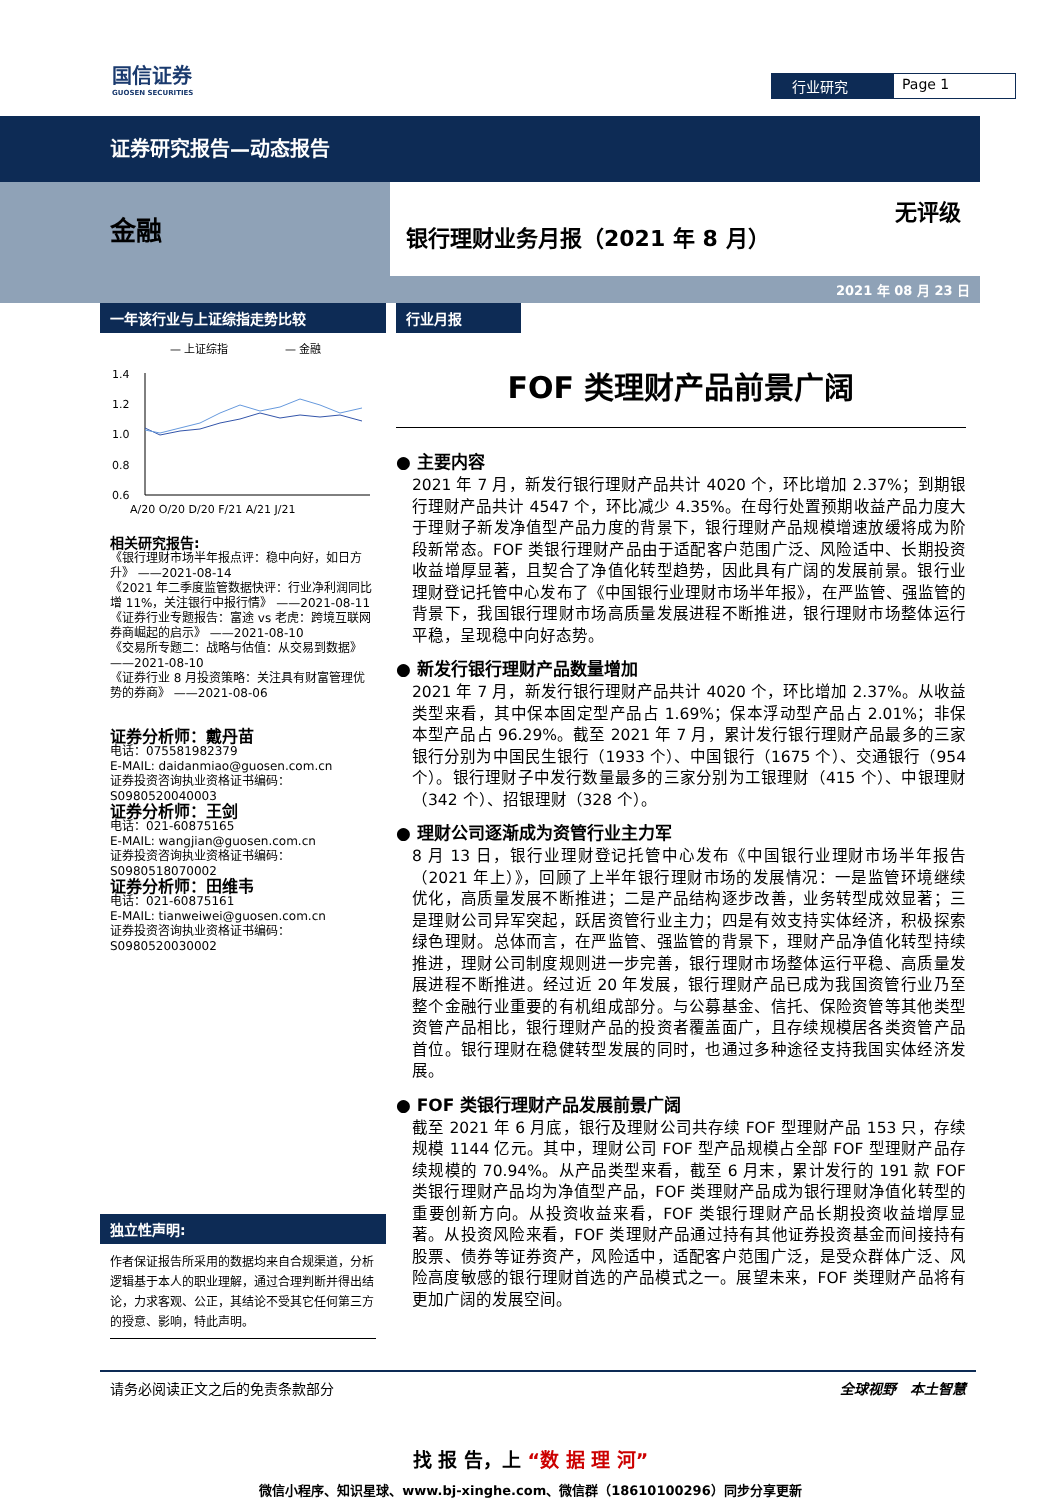国信证券
GUOSEN SECURITIES
行业研究 Page 1
证券研究报告—动态报告
金融
银行理财业务月报（2021 年 8 月）
无评级
2021 年 08 月 23 日
一年该行业与上证综指走势比较
— 上证综指
— 金融
1.4
1.2
1.0
0.8
0.6
A/20 O/20 D/20 F/21 A/21 J/21
相关研究报告:
《银行理财市场半年报点评：稳中向好，如日方升》 ——2021-08-14
《2021 年二季度监管数据快评：行业净利润同比增 11%，关注银行中报行情》 ——2021-08-11
《证券行业专题报告：富途 vs 老虎：跨境互联网券商崛起的启示》 ——2021-08-10
《交易所专题二：战略与估值：从交易到数据》 ——2021-08-10
《证券行业 8 月投资策略：关注具有财富管理优势的券商》 ——2021-08-06
证券分析师：戴丹苗
电话：075581982379
E-MAIL: daidanmiao@guosen.com.cn
证券投资咨询执业资格证书编码：S0980520040003
证券分析师：王剑
电话：021-60875165
E-MAIL: wangjian@guosen.com.cn
证券投资咨询执业资格证书编码：S0980518070002
证券分析师：田维韦
电话：021-60875161
E-MAIL: tianweiwei@guosen.com.cn
证券投资咨询执业资格证书编码：S0980520030002
独立性声明:
作者保证报告所采用的数据均来自合规渠道，分析逻辑基于本人的职业理解，通过合理判断并得出结论，力求客观、公正，其结论不受其它任何第三方的授意、影响，特此声明。
行业月报
FOF 类理财产品前景广阔
● 主要内容
2021 年 7 月，新发行银行理财产品共计 4020 个，环比增加 2.37%；到期银行理财产品共计 4547 个，环比减少 4.35%。在母行处置预期收益产品力度大于理财子新发净值型产品力度的背景下，银行理财产品规模增速放缓将成为阶段新常态。FOF 类银行理财产品由于适配客户范围广泛、风险适中、长期投资收益增厚显著，且契合了净值化转型趋势，因此具有广阔的发展前景。银行业理财登记托管中心发布了《中国银行业理财市场半年报》，在严监管、强监管的背景下，我国银行理财市场高质量发展进程不断推进，银行理财市场整体运行平稳，呈现稳中向好态势。
● 新发行银行理财产品数量增加
2021 年 7 月，新发行银行理财产品共计 4020 个，环比增加 2.37%。从收益类型来看，其中保本固定型产品占 1.69%；保本浮动型产品占 2.01%；非保本型产品占 96.29%。截至 2021 年 7 月，累计发行银行理财产品最多的三家银行分别为中国民生银行（1933 个）、中国银行（1675 个）、交通银行（954 个）。银行理财子中发行数量最多的三家分别为工银理财（415 个）、中银理财（342 个）、招银理财（328 个）。
● 理财公司逐渐成为资管行业主力军
8 月 13 日，银行业理财登记托管中心发布《中国银行业理财市场半年报告（2021 年上）》，回顾了上半年银行理财市场的发展情况：一是监管环境继续优化，高质量发展不断推进；二是产品结构逐步改善，业务转型成效显著；三是理财公司异军突起，跃居资管行业主力；四是有效支持实体经济，积极探索绿色理财。总体而言，在严监管、强监管的背景下，理财产品净值化转型持续推进，理财公司制度规则进一步完善，银行理财市场整体运行平稳、高质量发展进程不断推进。经过近 20 年发展，银行理财产品已成为我国资管行业乃至整个金融行业重要的有机组成部分。与公募基金、信托、保险资管等其他类型资管产品相比，银行理财产品的投资者覆盖面广，且存续规模居各类资管产品首位。银行理财在稳健转型发展的同时，也通过多种途径支持我国实体经济发展。
● FOF 类银行理财产品发展前景广阔
截至 2021 年 6 月底，银行及理财公司共存续 FOF 型理财产品 153 只，存续规模 1144 亿元。其中，理财公司 FOF 型产品规模占全部 FOF 型理财产品存续规模的 70.94%。从产品类型来看，截至 6 月末，累计发行的 191 款 FOF 类银行理财产品均为净值型产品，FOF 类理财产品成为银行理财净值化转型的重要创新方向。从投资收益来看，FOF 类银行理财产品长期投资收益增厚显著。从投资风险来看，FOF 类理财产品通过持有其他证券投资基金而间接持有股票、债券等证券资产，风险适中，适配客户范围广泛，是受众群体广泛、风险高度敏感的银行理财首选的产品模式之一。展望未来，FOF 类理财产品将有更加广阔的发展空间。
请务必阅读正文之后的免责条款部分 全球视野　本土智慧
找 报 告，上 “数 据 理 河”
微信小程序、知识星球、www.bj-xinghe.com、微信群（18610100296）同步分享更新